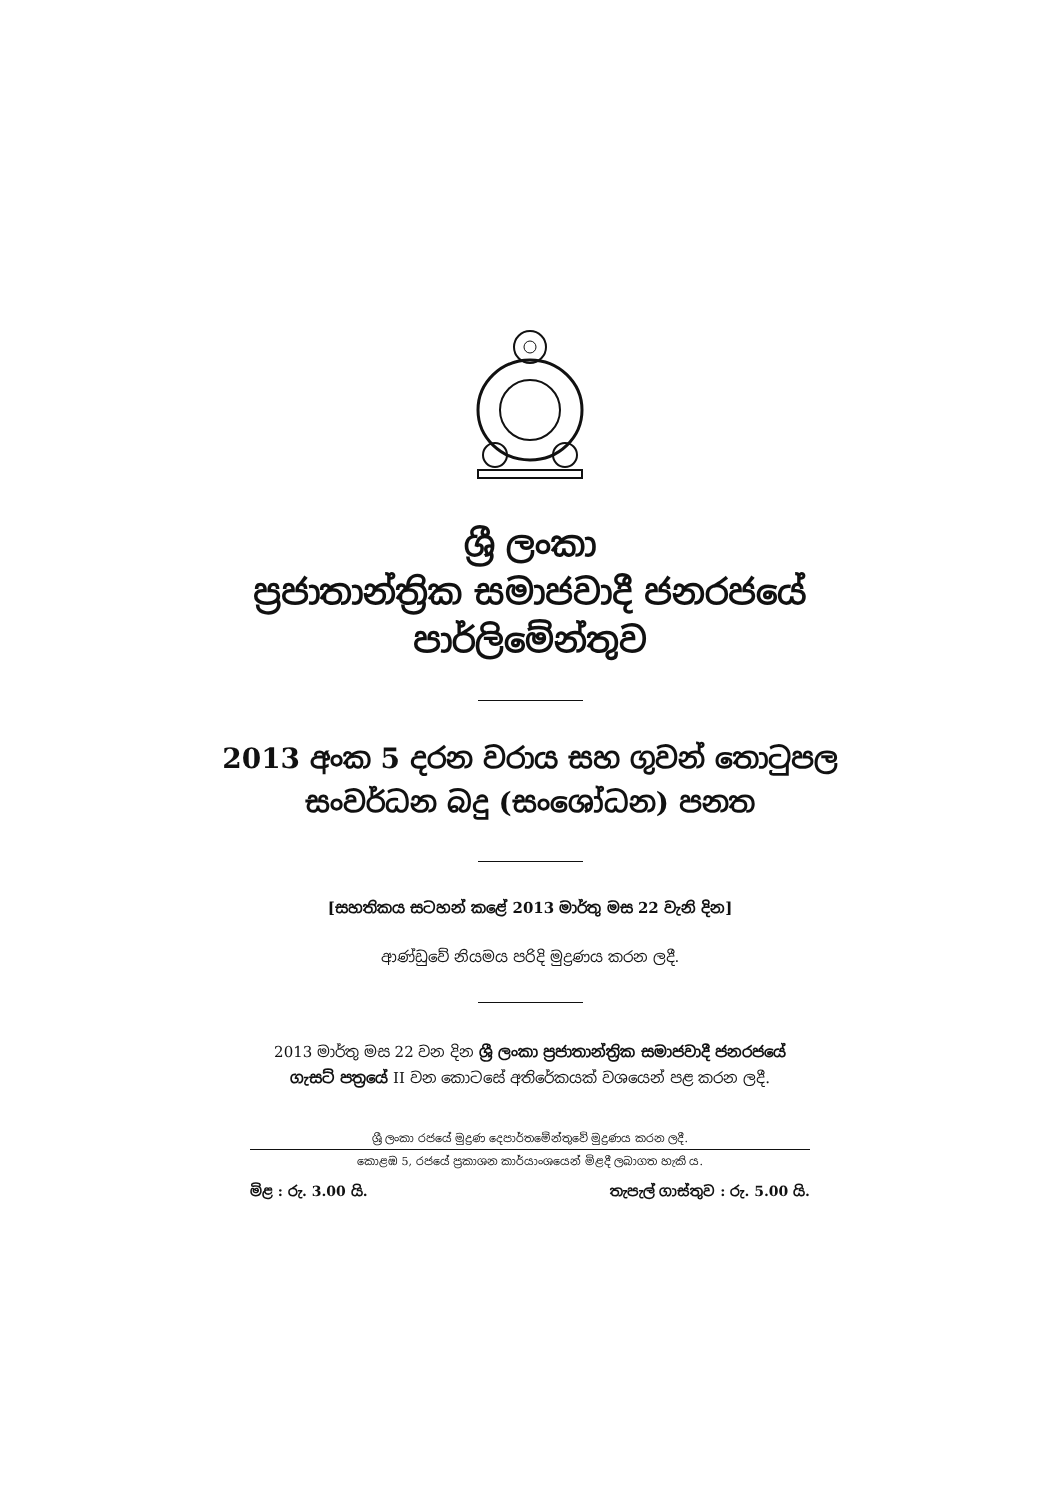ශ්‍රී ලංකා
ප්‍රජාතාන්ත්‍රික සමාජවාදී ජනරජයේ
පාර්ලිමේන්තුව
2013 අංක 5 දරන වරාය සහ ගුවන් තොටුපල
සංවර්ධන බදු (සංශෝධන) පනත
[සහතිකය සටහන් කළේ 2013 මාර්තු මස 22 වැනි දින]
ආණ්ඩුවේ නියමය පරිදි මුද්‍රණය කරන ලදී.
2013 මාර්තු මස 22 වන දින ශ්‍රී ලංකා ප්‍රජාතාන්ත්‍රික සමාජවාදී ජනරජයේ
ගැසට් පත්‍රයේ II වන කොටසේ අතිරේකයක් වශයෙන් පළ කරන ලදී.
ශ්‍රී ලංකා රජයේ මුද්‍රණ දෙපාර්තමේන්තුවේ මුද්‍රණය කරන ලදී.
කොළඹ 5, රජයේ ප්‍රකාශන කාර්යාංශයෙන් මිළදී ලබාගත හැකි ය.
මිළ : රු. 3.00 යි. තැපැල් ගාස්තුව : රු. 5.00 යි.